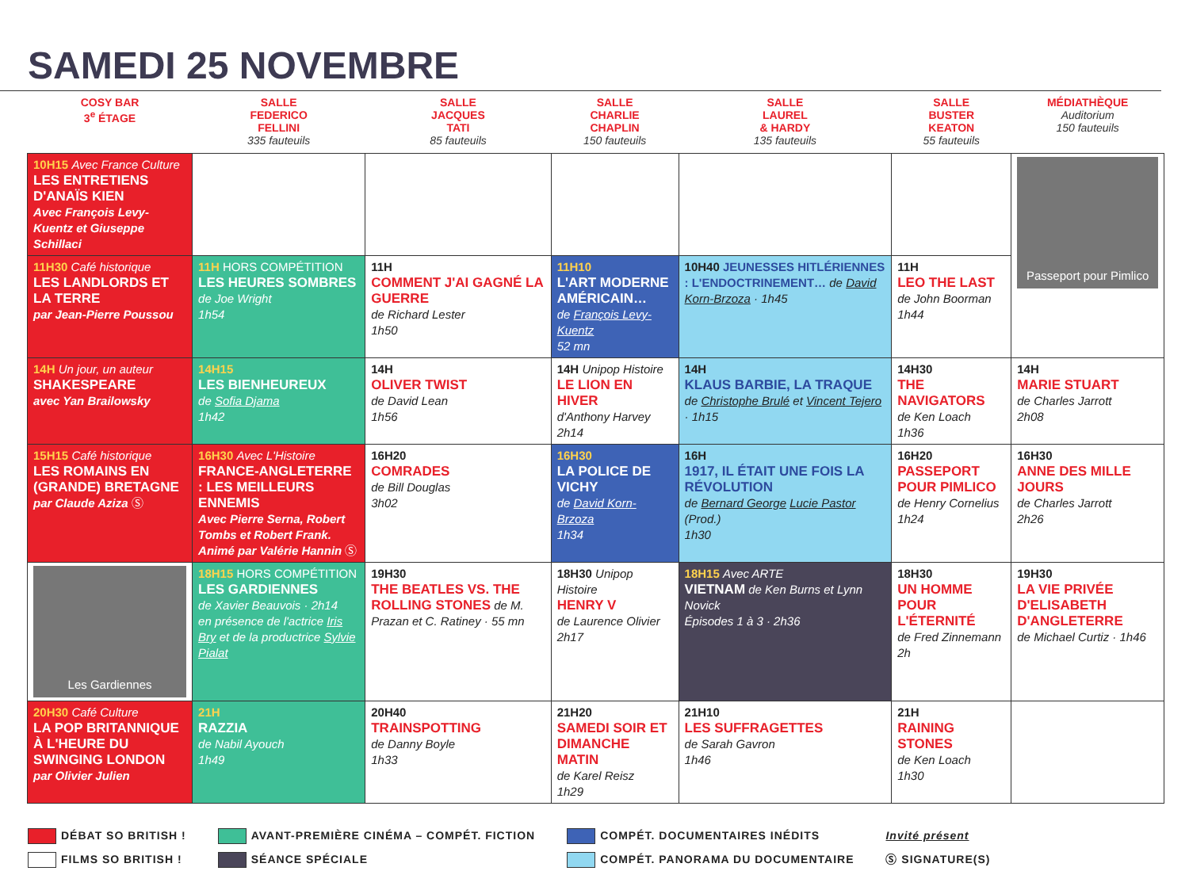SAMEDI 25 NOVEMBRE
| COSY BAR 3<sup>e</sup> ÉTAGE | SALLE FEDERICO FELLINI 335 fauteuils | SALLE JACQUES TATI 85 fauteuils | SALLE CHARLIE CHAPLIN 150 fauteuils | SALLE LAUREL & HARDY 135 fauteuils | SALLE BUSTER KEATON 55 fauteuils | MÉDIATHÈQUE Auditorium 150 fauteuils |
| --- | --- | --- | --- | --- | --- | --- |
| 10H15 Avec France Culture LES ENTRETIENS D'ANAÏS KIEN Avec François Levy-Kuentz et Giuseppe Schillaci | | | | | | Passeport pour Pimlico |
| 11H30 Café historique LES LANDLORDS ET LA TERRE par Jean-Pierre Poussou | 11H HORS COMPÉTITION LES HEURES SOMBRES de Joe Wright 1h54 | 11H COMMENT J'AI GAGNÉ LA GUERRE de Richard Lester 1h50 | 11H10 L'ART MODERNE AMÉRICAIN… de François Levy-Kuentz 52 mn | 10H40 JEUNESSES HITLÉRIENNES : L'ENDOCTRINEMENT… de David Korn-Brzoza · 1h45 | 11H LEO THE LAST de John Boorman 1h44 | |
| 14H Un jour, un auteur SHAKESPEARE avec Yan Brailowsky | 14H15 LES BIENHEUREUX de Sofia Djama 1h42 | 14H OLIVER TWIST de David Lean 1h56 | 14H Unipop Histoire LE LION EN HIVER d'Anthony Harvey 2h14 | 14H KLAUS BARBIE, LA TRAQUE de Christophe Brulé et Vincent Tejero · 1h15 | 14H30 THE NAVIGATORS de Ken Loach 1h36 | 14H MARIE STUART de Charles Jarrott 2h08 |
| 15H15 Café historique LES ROMAINS EN (GRANDE) BRETAGNE par Claude Aziza Ⓢ | 16H30 Avec L'Histoire FRANCE-ANGLETERRE : LES MEILLEURS ENNEMIS Avec Pierre Serna, Robert Tombs et Robert Frank. Animé par Valérie Hannin Ⓢ | 16H20 COMRADES de Bill Douglas 3h02 | 16H30 LA POLICE DE VICHY de David Korn-Brzoza 1h34 | 16H 1917, IL ÉTAIT UNE FOIS LA RÉVOLUTION de Bernard George Lucie Pastor (Prod.) 1h30 | 16H20 PASSEPORT POUR PIMLICO de Henry Cornelius 1h24 | 16H30 ANNE DES MILLE JOURS de Charles Jarrott 2h26 |
| Les Gardiennes | 18H15 HORS COMPÉTITION LES GARDIENNES de Xavier Beauvois · 2h14 en présence de l'actrice Iris Bry et de la productrice Sylvie Pialat | 19H30 THE BEATLES VS. THE ROLLING STONES de M. Prazan et C. Ratiney · 55 mn | 18H30 Unipop Histoire HENRY V de Laurence Olivier 2h17 | 18H15 Avec ARTE VIETNAM de Ken Burns et Lynn Novick Épisodes 1 à 3 · 2h36 | 18H30 UN HOMME POUR L'ÉTERNITÉ de Fred Zinnemann 2h | 19H30 LA VIE PRIVÉE D'ELISABETH D'ANGLETERRE de Michael Curtiz · 1h46 |
| 20H30 Café Culture LA POP BRITANNIQUE À L'HEURE DU SWINGING LONDON par Olivier Julien | 21H RAZZIA de Nabil Ayouch 1h49 | 20H40 TRAINSPOTTING de Danny Boyle 1h33 | 21H20 SAMEDI SOIR ET DIMANCHE MATIN de Karel Reisz 1h29 | 21H10 LES SUFFRAGETTES de Sarah Gavron 1h46 | 21H RAINING STONES de Ken Loach 1h30 | |
DÉBAT SO BRITISH !
FILMS SO BRITISH !
AVANT-PREMIÈRE CINÉMA – COMPÉT. FICTION
SÉANCE SPÉCIALE
COMPÉT. DOCUMENTAIRES INÉDITS
COMPÉT. PANORAMA DU DOCUMENTAIRE
Invité présent
Ⓢ SIGNATURE(S)